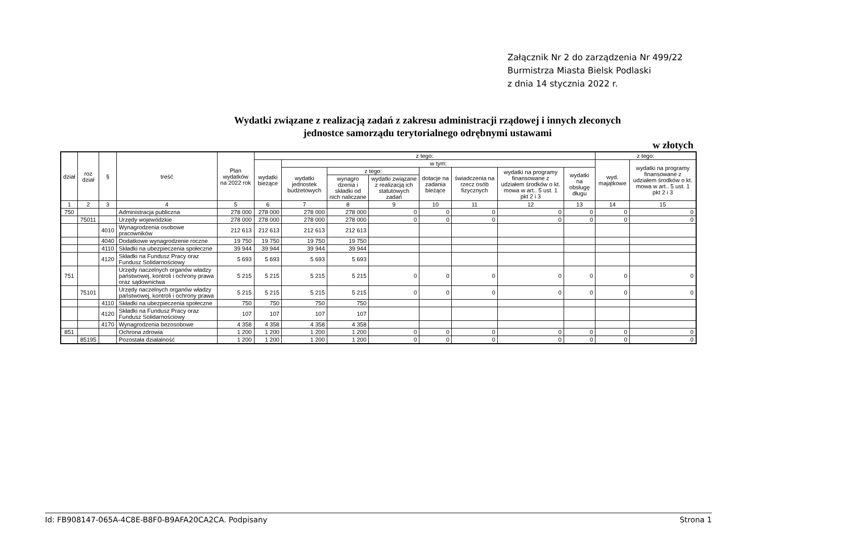Załącznik Nr 2 do zarządzenia Nr 499/22
Burmistrza Miasta Bielsk Podlaski
z dnia 14 stycznia 2022 r.
Wydatki związane z realizacją zadań z zakresu administracji rządowej i innych zleconych
jednostce samorządu terytorialnego odrębnymi ustawami
w złotych
| dział | roz dział | § | treść | Plan wydatków na 2022 rok | z tego: | | | | | | | | z tego: | |
| --- | --- | --- | --- | --- | --- | --- | --- | --- | --- | --- | --- | --- | --- | --- |
| | | | | | wydatki bieżące | w tym: | | | | | | | wyd. majątkowe | wydatki na programy finansowane z udziałem środków o kt. mowa w art.. 5 ust. 1 pkt 2 i 3 |
| | | | | | | wydatki jednostek budżetowych | z tego: | | dotacje na zadania bieżące | świadczenia na rzecz osób fizycznych | wydatki na programy finansowane z udziałem środków o kt. mowa w art.. 5 ust. 1 pkt 2 i 3 | wydatki na obsługę długu | | |
| | | | | | | | wynagro dzenia i składki od nich naliczane | wydatki związane z realizacją ich statutowych zadań | | | | | | |
| 1 | 2 | 3 | 4 | 5 | 6 | 7 | 8 | 9 | 10 | 11 | 12 | 13 | 14 | 15 |
| 750 | | | Administracja publiczna | 278 000 | 278 000 | 278 000 | 278 000 | 0 | 0 | 0 | 0 | 0 | 0 | 0 |
| | 75011 | | Urzędy wojewódzkie | 278 000 | 278 000 | 278 000 | 278 000 | 0 | 0 | 0 | 0 | 0 | 0 | 0 |
| | | 4010 | Wynagrodzenia osobowe pracowników | 212 613 | 212 613 | 212 613 | 212 613 | | | | | | | |
| | | 4040 | Dodatkowe wynagrodzenie roczne | 19 750 | 19 750 | 19 750 | 19 750 | | | | | | | |
| | | 4110 | Składki na ubezpieczenia społeczne | 39 944 | 39 944 | 39 944 | 39 944 | | | | | | | |
| | | 4120 | Składki na Fundusz Pracy oraz Fundusz Solidarnościowy | 5 693 | 5 693 | 5 693 | 5 693 | | | | | | | |
| 751 | | | Urzędy naczelnych organów władzy państwowej, kontroli i ochrony prawa oraz sądownictwa | 5 215 | 5 215 | 5 215 | 5 215 | 0 | 0 | 0 | 0 | 0 | 0 | 0 |
| | 75101 | | Urzędy naczelnych organów władzy państwowej, kontroli i ochrony prawa | 5 215 | 5 215 | 5 215 | 5 215 | 0 | 0 | 0 | 0 | 0 | 0 | 0 |
| | | 4110 | Składki na ubezpieczenia społeczne | 750 | 750 | 750 | 750 | | | | | | | |
| | | 4120 | Składki na Fundusz Pracy oraz Fundusz Solidarnościowy | 107 | 107 | 107 | 107 | | | | | | | |
| | | 4170 | Wynagrodzenia bezosobowe | 4 358 | 4 358 | 4 358 | 4 358 | | | | | | | |
| 851 | | | Ochrona zdrowia | 1 200 | 1 200 | 1 200 | 1 200 | 0 | 0 | 0 | 0 | 0 | 0 | 0 |
| | 85195 | | Pozostała działalność | 1 200 | 1 200 | 1 200 | 1 200 | 0 | 0 | 0 | 0 | 0 | 0 | 0 |
Id: FB908147-065A-4C8E-B8F0-B9AFA20CA2CA. Podpisany Strona 1